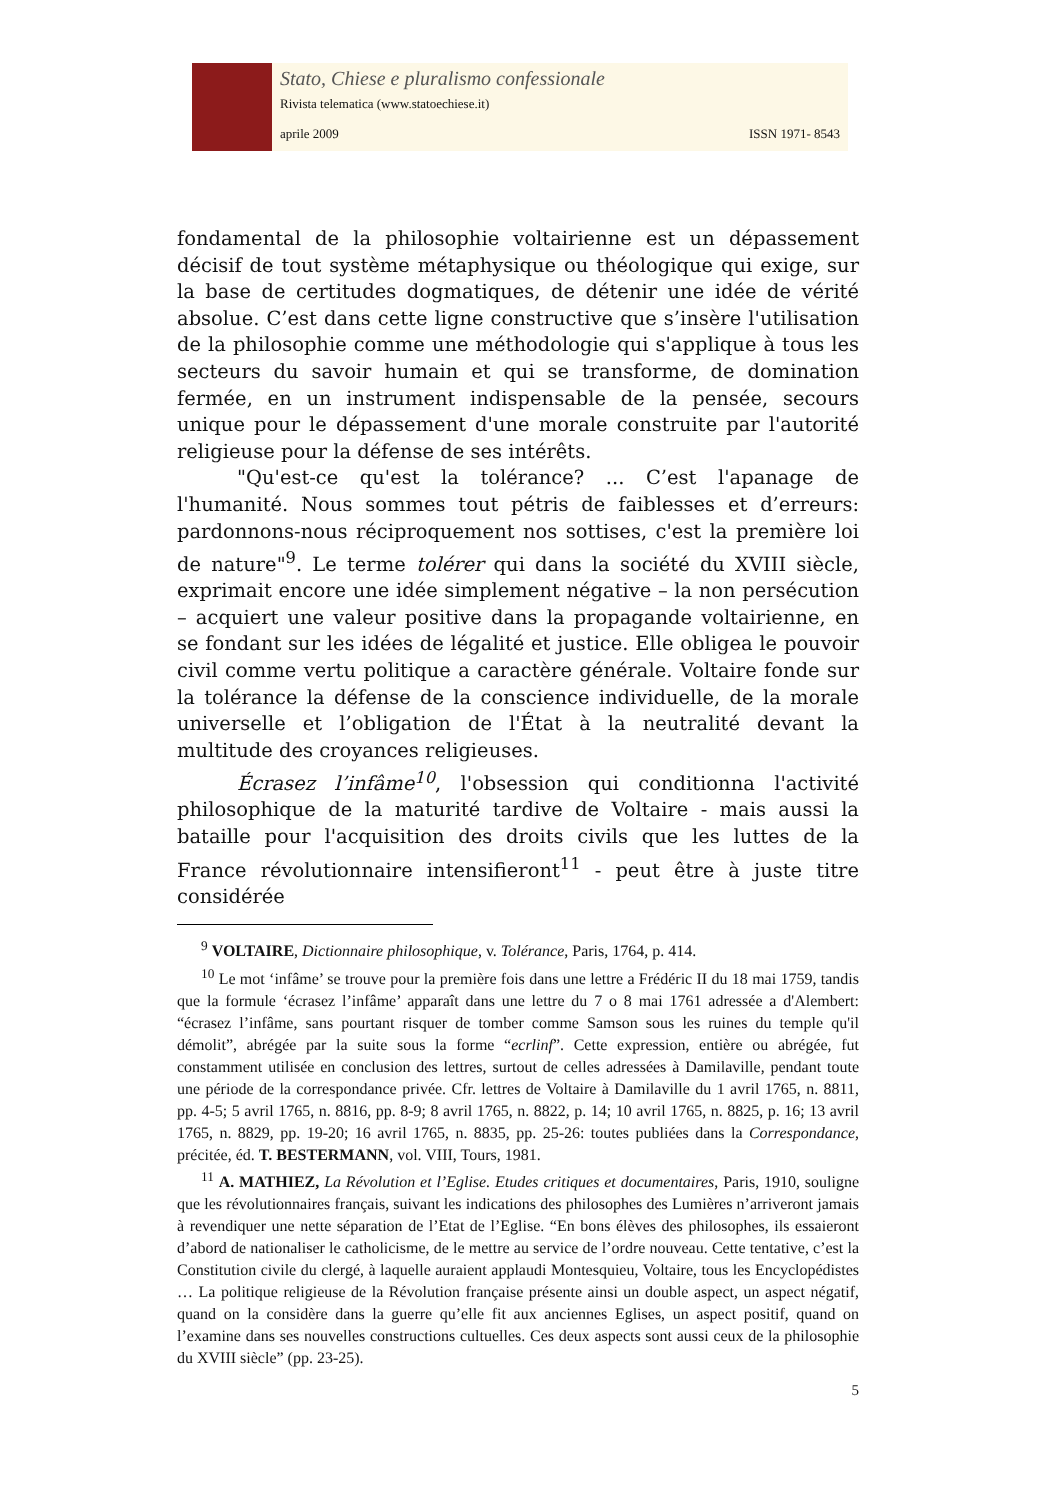Stato, Chiese e pluralismo confessionale
Rivista telematica (www.statoechiese.it)
aprile 2009 ISSN 1971- 8543
fondamental de la philosophie voltairienne est un dépassement décisif de tout système métaphysique ou théologique qui exige, sur la base de certitudes dogmatiques, de détenir une idée de vérité absolue. C’est dans cette ligne constructive que s’insère l'utilisation de la philosophie comme une méthodologie qui s'applique à tous les secteurs du savoir humain et qui se transforme, de domination fermée, en un instrument indispensable de la pensée, secours unique pour le dépassement d'une morale construite par l'autorité religieuse pour la défense de ses intérêts.
"Qu'est-ce qu'est la tolérance? ... C’est l'apanage de l'humanité. Nous sommes tout pétris de faiblesses et d’erreurs: pardonnons-nous réciproquement nos sottises, c'est la première loi de nature"<sup>9</sup>. Le terme tolérer qui dans la société du XVIII siècle, exprimait encore une idée simplement négative – la non persécution – acquiert une valeur positive dans la propagande voltairienne, en se fondant sur les idées de légalité et justice. Elle obligea le pouvoir civil comme vertu politique a caractère générale. Voltaire fonde sur la tolérance la défense de la conscience individuelle, de la morale universelle et l’obligation de l'État à la neutralité devant la multitude des croyances religieuses.
Écrasez l’infâme<sup>10</sup>, l'obsession qui conditionna l'activité philosophique de la maturité tardive de Voltaire - mais aussi la bataille pour l'acquisition des droits civils que les luttes de la France révolutionnaire intensifieront<sup>11</sup> - peut être à juste titre considérée
<sup>9</sup> VOLTAIRE, Dictionnaire philosophique, v. Tolérance, Paris, 1764, p. 414.
<sup>10</sup> Le mot ‘infâme’ se trouve pour la première fois dans une lettre a Frédéric II du 18 mai 1759, tandis que la formule ‘écrasez l’infâme’ apparaît dans une lettre du 7 o 8 mai 1761 adressée a d'Alembert: “écrasez l’infâme, sans pourtant risquer de tomber comme Samson sous les ruines du temple qu'il démolit”, abrégée par la suite sous la forme “ecrlinf”. Cette expression, entière ou abrégée, fut constamment utilisée en conclusion des lettres, surtout de celles adressées à Damilaville, pendant toute une période de la correspondance privée. Cfr. lettres de Voltaire à Damilaville du 1 avril 1765, n. 8811, pp. 4-5; 5 avril 1765, n. 8816, pp. 8-9; 8 avril 1765, n. 8822, p. 14; 10 avril 1765, n. 8825, p. 16; 13 avril 1765, n. 8829, pp. 19-20; 16 avril 1765, n. 8835, pp. 25-26: toutes publiées dans la Correspondance, précitée, éd. T. BESTERMANN, vol. VIII, Tours, 1981.
<sup>11</sup> A. MATHIEZ, La Révolution et l’Eglise. Etudes critiques et documentaires, Paris, 1910, souligne que les révolutionnaires français, suivant les indications des philosophes des Lumières n’arriveront jamais à revendiquer une nette séparation de l’Etat de l’Eglise. “En bons élèves des philosophes, ils essaieront d’abord de nationaliser le catholicisme, de le mettre au service de l’ordre nouveau. Cette tentative, c’est la Constitution civile du clergé, à laquelle auraient applaudi Montesquieu, Voltaire, tous les Encyclopédistes … La politique religieuse de la Révolution française présente ainsi un double aspect, un aspect négatif, quand on la considère dans la guerre qu’elle fit aux anciennes Eglises, un aspect positif, quand on l’examine dans ses nouvelles constructions cultuelles. Ces deux aspects sont aussi ceux de la philosophie du XVIII siècle” (pp. 23-25).
5